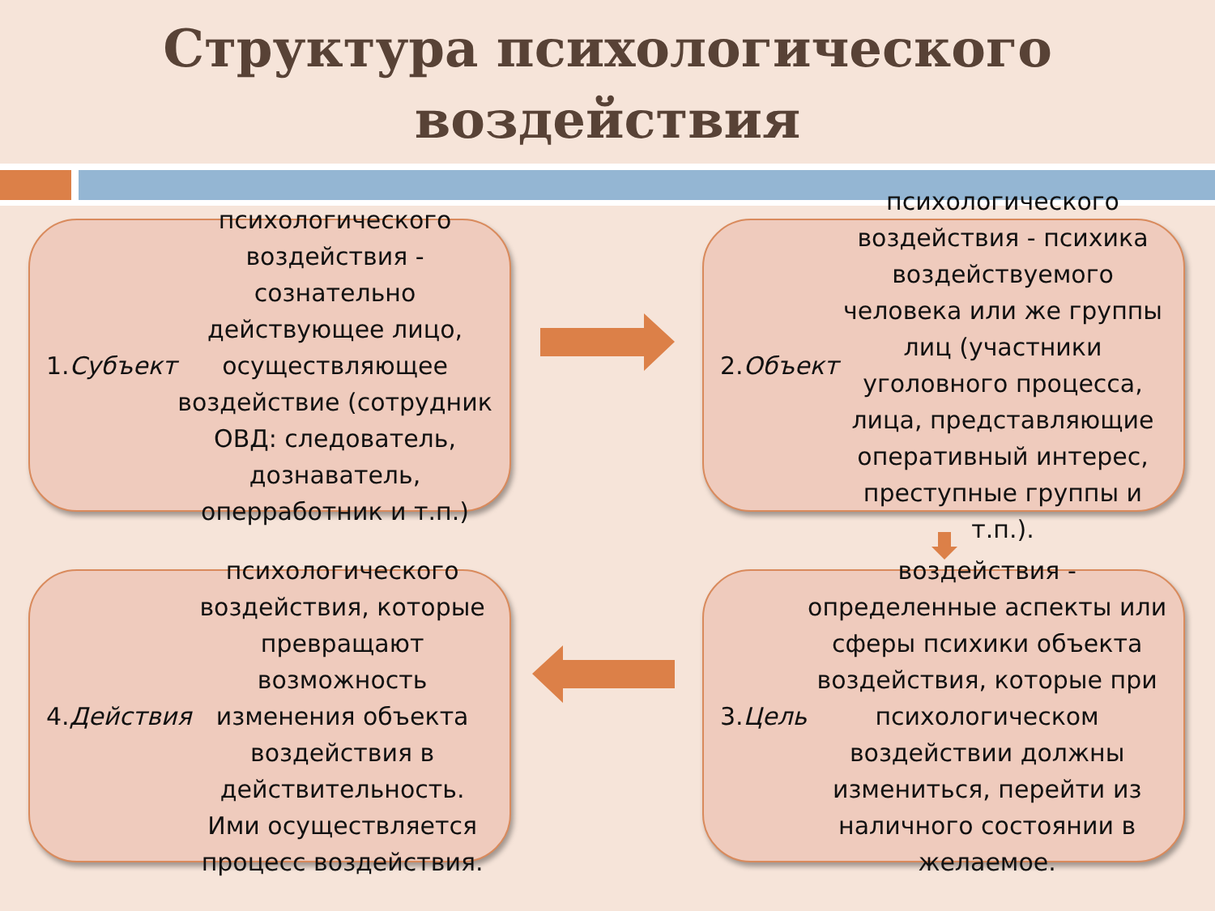Структура психологического
воздействия
1. Субъект психологического воздействия - сознательно действующее лицо, осуществляющее воздействие (сотрудник ОВД: следователь, дознаватель, оперработник и т.п.)
2. Объект психологического воздействия - психика воздействуемого человека или же группы лиц (участники уголовного процесса, лица, представляющие оперативный интерес, преступные группы и т.п.).
3. Цель воздействия - определенные аспекты или сферы психики объекта воздействия, которые при психологическом воздействии должны измениться, перейти из наличного состоянии в желаемое.
4. Действия психологического воздействия, которые превращают возможность изменения объекта воздействия в действительность. Ими осуществляется процесс воздействия.